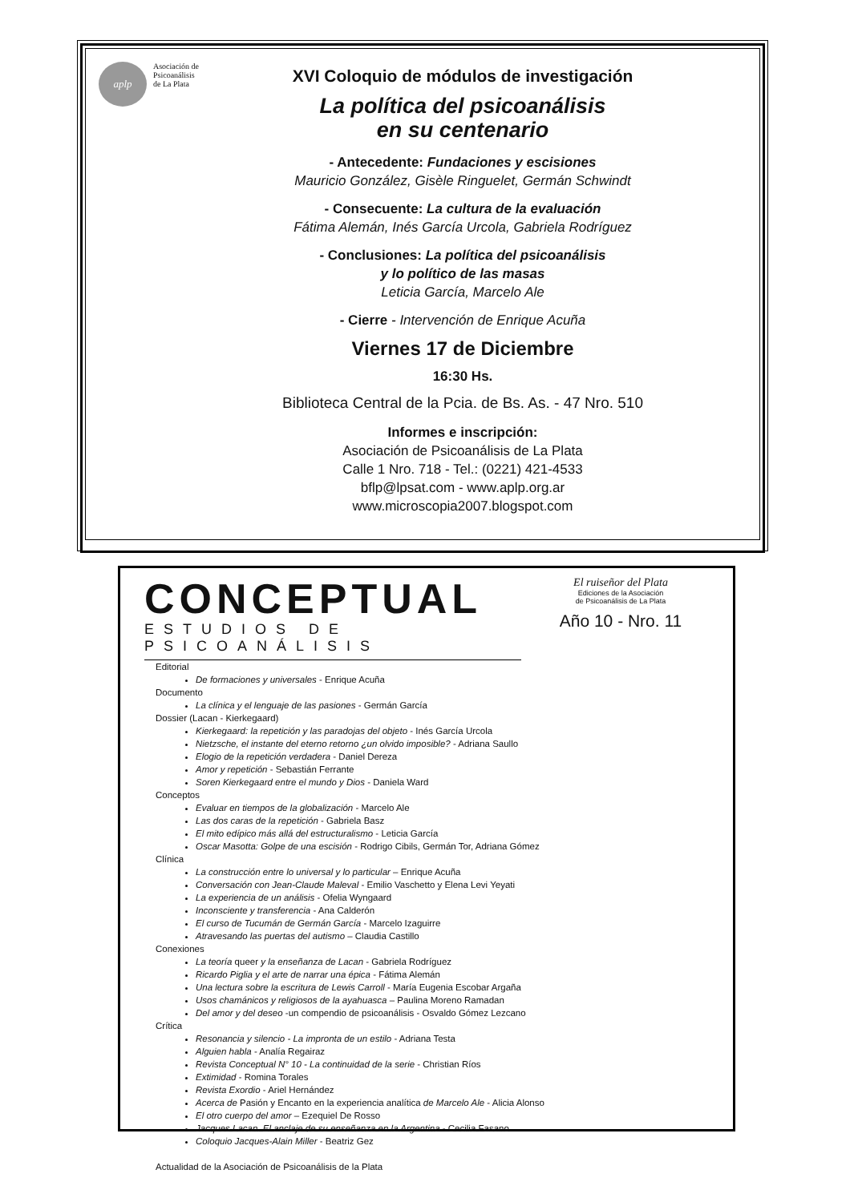aplp
Asociación de
Psicoanálisis
de La Plata
XVI Coloquio de módulos de investigación
La política del psicoanálisis
en su centenario
- Antecedente: Fundaciones y escisiones
Mauricio González, Gisèle Ringuelet, Germán Schwindt
- Consecuente: La cultura de la evaluación
Fátima Alemán, Inés García Urcola, Gabriela Rodríguez
- Conclusiones: La política del psicoanálisis
y lo político de las masas
Leticia García, Marcelo Ale
- Cierre - Intervención de Enrique Acuña
Viernes 17 de Diciembre
16:30 Hs.
Biblioteca Central de la Pcia. de Bs. As. - 47 Nro. 510
Informes e inscripción:
Asociación de Psicoanálisis de La Plata
Calle 1 Nro. 718 - Tel.: (0221) 421-4533
bflp@lpsat.com - www.aplp.org.ar
www.microscopia2007.blogspot.com
CONCEPTUAL
ESTUDIOS DE PSICOANÁLISIS
El ruiseñor del Plata
Ediciones de la Asociación
de Psicoanálisis de La Plata
Año 10 - Nro. 11
Editorial
De formaciones y universales - Enrique Acuña
Documento
La clínica y el lenguaje de las pasiones - Germán García
Dossier (Lacan - Kierkegaard)
Kierkegaard: la repetición y las paradojas del objeto - Inés García Urcola
Nietzsche, el instante del eterno retorno ¿un olvido imposible? - Adriana Saullo
Elogio de la repetición verdadera - Daniel Dereza
Amor y repetición - Sebastián Ferrante
Soren Kierkegaard entre el mundo y Dios - Daniela Ward
Conceptos
Evaluar en tiempos de la globalización - Marcelo Ale
Las dos caras de la repetición - Gabriela Basz
El mito edípico más allá del estructuralismo - Leticia García
Oscar Masotta: Golpe de una escisión - Rodrigo Cibils, Germán Tor, Adriana Gómez
Clínica
La construcción entre lo universal y lo particular – Enrique Acuña
Conversación con Jean-Claude Maleval - Emilio Vaschetto y Elena Levi Yeyati
La experiencia de un análisis - Ofelia Wyngaard
Inconsciente y transferencia - Ana Calderón
El curso de Tucumán de Germán García - Marcelo Izaguirre
Atravesando las puertas del autismo – Claudia Castillo
Conexiones
La teoría queer y la enseñanza de Lacan - Gabriela Rodríguez
Ricardo Piglia y el arte de narrar una épica - Fátima Alemán
Una lectura sobre la escritura de Lewis Carroll - María Eugenia Escobar Argaña
Usos chamánicos y religiosos de la ayahuasca – Paulina Moreno Ramadan
Del amor y del deseo -un compendio de psicoanálisis - Osvaldo Gómez Lezcano
Crítica
Resonancia y silencio - La impronta de un estilo - Adriana Testa
Alguien habla - Analía Regairaz
Revista Conceptual N° 10 - La continuidad de la serie - Christian Ríos
Extimidad - Romina Torales
Revista Exordio - Ariel Hernández
Acerca de Pasión y Encanto en la experiencia analítica de Marcelo Ale - Alicia Alonso
El otro cuerpo del amor – Ezequiel De Rosso
Jacques Lacan. El anclaje de su enseñanza en la Argentina - Cecilia Fasano
Coloquio Jacques-Alain Miller - Beatriz Gez
Actualidad de la Asociación de Psicoanálisis de la Plata